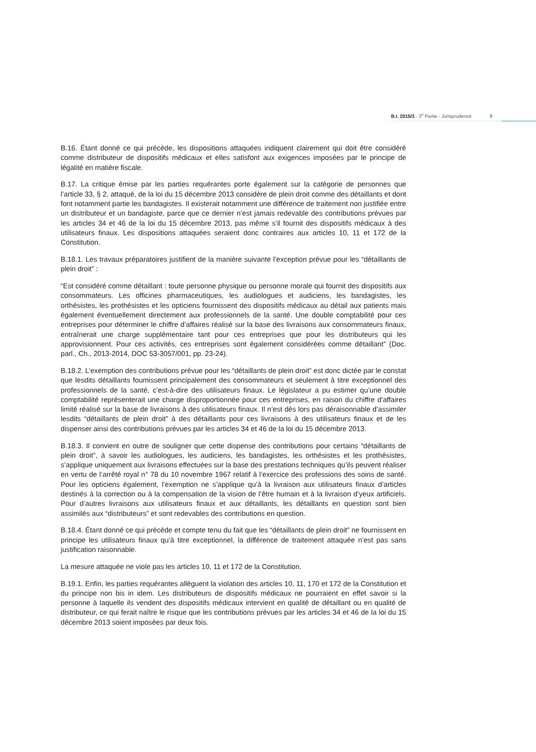B.I. 2015/3 - 3<sup>e</sup> Partie - Jurisprudence 9
B.16. Étant donné ce qui précède, les dispositions attaquées indiquent clairement qui doit être considéré comme distributeur de dispositifs médicaux et elles satisfont aux exigences imposées par le principe de légalité en matière fiscale.
B.17. La critique émise par les parties requérantes porte également sur la catégorie de personnes que l’article 33, § 2, attaqué, de la loi du 15 décembre 2013 considère de plein droit comme des détaillants et dont font notamment partie les bandagistes. Il existerait notamment une différence de traitement non justifiée entre un distributeur et un bandagiste, parce que ce dernier n’est jamais redevable des contributions prévues par les articles 34 et 46 de la loi du 15 décembre 2013, pas même s’il fournit des dispositifs médicaux à des utilisateurs finaux. Les dispositions attaquées seraient donc contraires aux articles 10, 11 et 172 de la Constitution.
B.18.1. Les travaux préparatoires justifient de la manière suivante l’exception prévue pour les “détaillants de plein droit” :
“Est considéré comme détaillant : toute personne physique ou personne morale qui fournit des dispositifs aux consommateurs. Les officines pharmaceutiques, les audiologues et audiciens, les bandagistes, les orthésistes, les prothésistes et les opticiens fournissent des dispositifs médicaux au détail aux patients mais également éventuellement directement aux professionnels de la santé. Une double comptabilité pour ces entreprises pour déterminer le chiffre d’affaires réalisé sur la base des livraisons aux consommateurs finaux, entraînerait une charge supplémentaire tant pour ces entreprises que pour les distributeurs qui les approvisionnent. Pour ces activités, ces entreprises sont également considérées comme détaillant” (Doc. parl., Ch., 2013-2014, DOC 53-3057/001, pp. 23-24).
B.18.2. L’exemption des contributions prévue pour les “détaillants de plein droit” est donc dictée par le constat que lesdits détaillants foumissent principalement des consommateurs et seulement à titre exceptionnel des professionnels de la santé, c’est-à-dire des utilisateurs finaux. Le législateur a pu estimer qu’une double comptabilité représenterait une charge disproportionnée pour ces entreprises, en raison du chiffre d’affaires limité réalisé sur la base de livraisons à des utilisateurs finaux. Il n’est dès lors pas déraisonnable d’assimiler lesdits “détaillants de plein droit” à des détaillants pour ces livraisons à des utilisateurs finaux et de les dispenser ainsi des contributions prévues par les articles 34 et 46 de la loi du 15 décembre 2013.
B.18.3. Il convient en outre de souligner que cette dispense des contributions pour certains “détaillants de plein droit”, à savoir les audiologues, les audiciens, les bandagistes, les orthésistes et les prothésistes, s’applique uniquement aux livraisons effectuées sur la base des prestations techniques qu’ils peuvent réaliser en vertu de l’arrêté royal n° 78 du 10 novembre 1967 relatif à l’exercice des professions des soins de santé. Pour les opticiens également, l’exemption ne s’applique qu’à la livraison aux utilisateurs finaux d’articles destinés à la correction ou à la compensation de la vision de l’être humain et à la livraison d’yeux artificiels. Pour d’autres livraisons aux utilisateurs finaux et aux détaillants, les détaillants en question sont bien assimilés aux “distributeurs” et sont redevables des contributions en question.
B.18.4. Étant donné ce qui précède et compte tenu du fait que les “détaillants de plein droit” ne fournissent en principe les utilisateurs finaux qu’à titre exceptionnel, la différence de traitement attaquée n’est pas sans justification raisonnable.
La mesure attaquée ne viole pas les articles 10, 11 et 172 de la Constitution.
B.19.1. Enfin, les parties requérantes allèguent la violation des articles 10, 11, 170 et 172 de la Constitution et du principe non bis in idem. Les distributeurs de dispositifs médicaux ne pourraient en effet savoir si la personne à laquelle ils vendent des dispositifs médicaux intervient en qualité de détaillant ou en qualité de distributeur, ce qui ferait naître le risque que les contributions prévues par les articles 34 et 46 de la loi du 15 décembre 2013 soient imposées par deux fois.